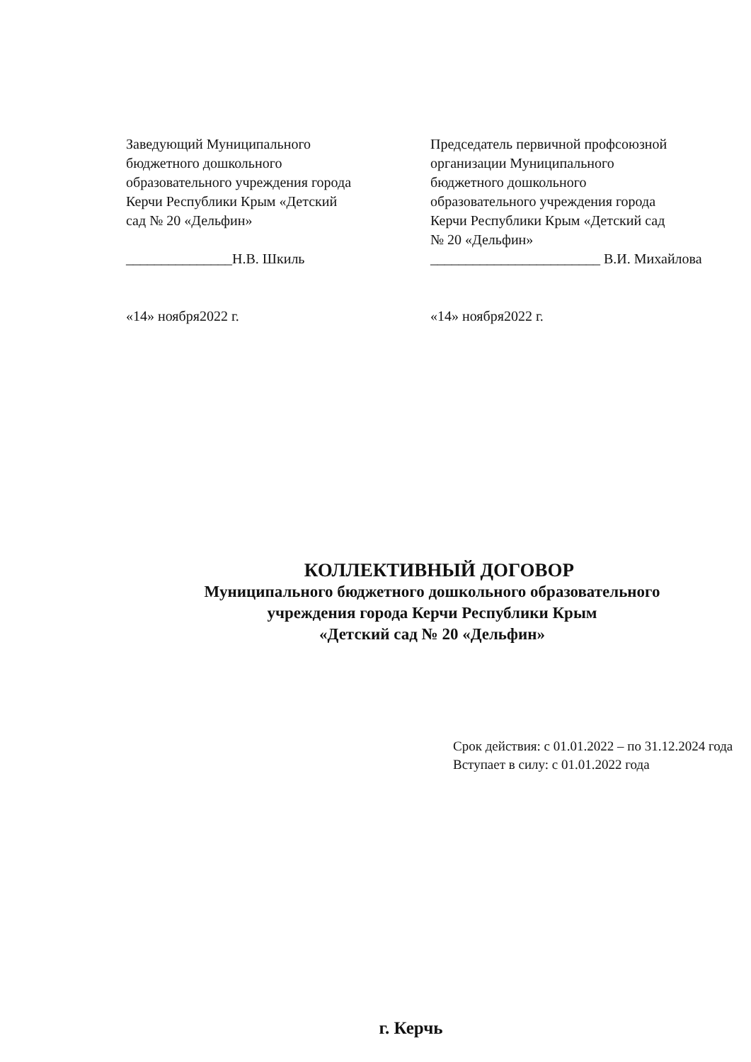Заведующий Муниципального
бюджетного дошкольного
образовательного учреждения города
Керчи Республики Крым «Детский
сад № 20 «Дельфин»
_______________Н.В. Шкиль
«14» ноября2022 г.
Председатель первичной профсоюзной
организации Муниципального
бюджетного дошкольного
образовательного учреждения города
Керчи Республики Крым «Детский сад
№ 20 «Дельфин»
________________________ В.И. Михайлова
«14» ноября2022 г.
КОЛЛЕКТИВНЫЙ ДОГОВОР
Муниципального бюджетного дошкольного образовательного
учреждения города Керчи Республики Крым
«Детский сад № 20 «Дельфин»
Срок действия: с 01.01.2022 – по 31.12.2024 года
Вступает в силу: с 01.01.2022 года
г. Керчь